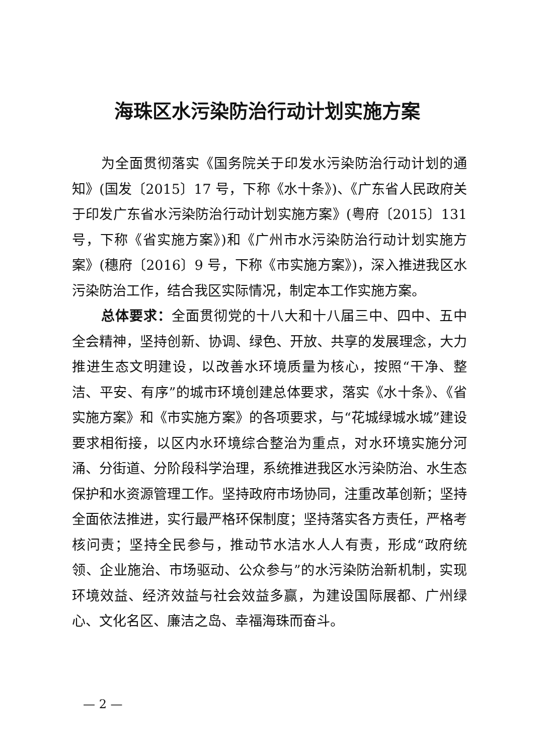海珠区水污染防治行动计划实施方案
为全面贯彻落实《国务院关于印发水污染防治行动计划的通知》(国发〔2015〕17 号，下称《水十条》)、《广东省人民政府关于印发广东省水污染防治行动计划实施方案》(粤府〔2015〕131 号，下称《省实施方案》)和《广州市水污染防治行动计划实施方案》(穗府〔2016〕9 号，下称《市实施方案》)，深入推进我区水污染防治工作，结合我区实际情况，制定本工作实施方案。
总体要求：全面贯彻党的十八大和十八届三中、四中、五中全会精神，坚持创新、协调、绿色、开放、共享的发展理念，大力推进生态文明建设，以改善水环境质量为核心，按照“干净、整洁、平安、有序”的城市环境创建总体要求，落实《水十条》、《省实施方案》和《市实施方案》的各项要求，与“花城绿城水城”建设要求相衔接，以区内水环境综合整治为重点，对水环境实施分河涌、分街道、分阶段科学治理，系统推进我区水污染防治、水生态保护和水资源管理工作。坚持政府市场协同，注重改革创新；坚持全面依法推进，实行最严格环保制度；坚持落实各方责任，严格考核问责；坚持全民参与，推动节水洁水人人有责，形成“政府统领、企业施治、市场驱动、公众参与”的水污染防治新机制，实现环境效益、经济效益与社会效益多赢，为建设国际展都、广州绿心、文化名区、廉洁之岛、幸福海珠而奋斗。
— 2 —